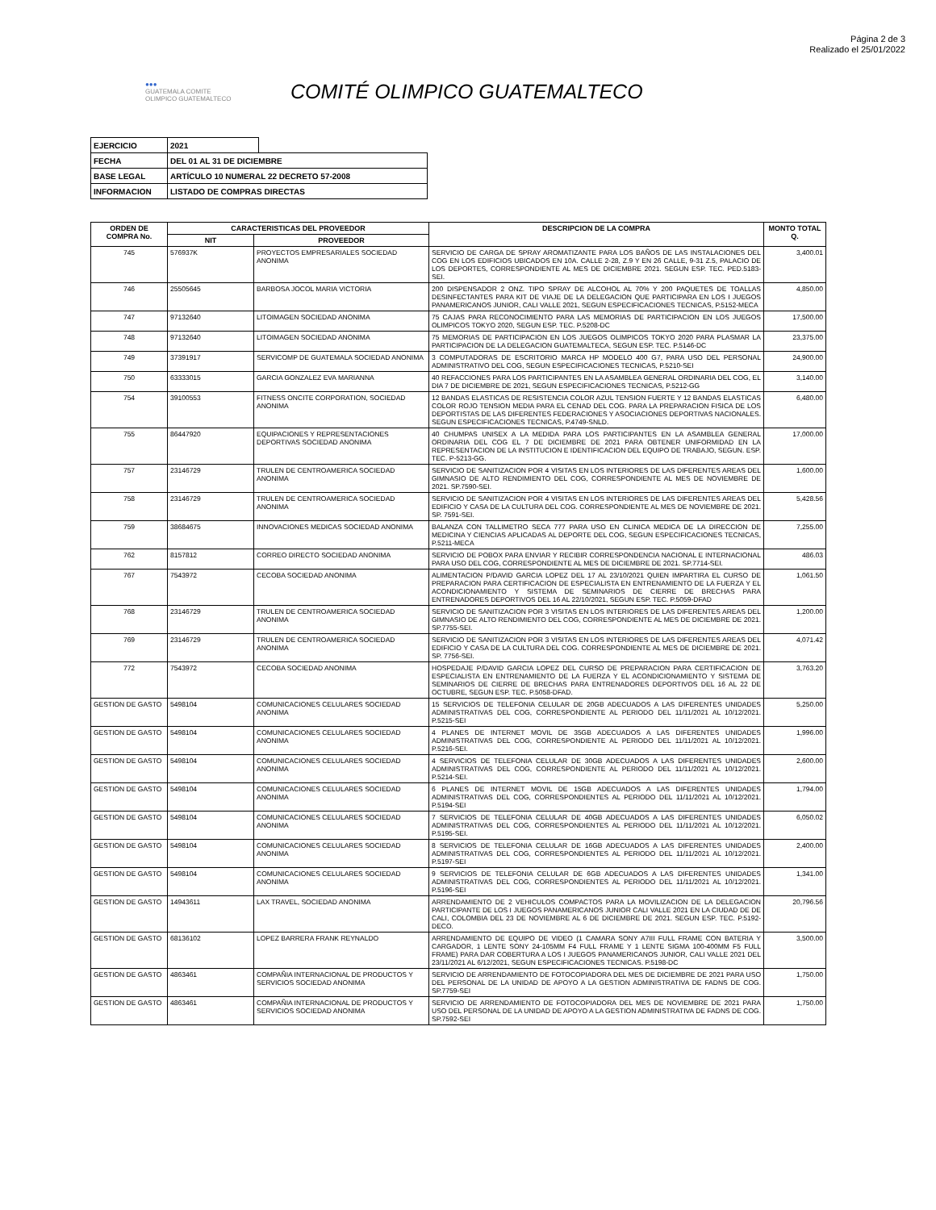Página 2 de 3
Realizado el 25/01/2022
●●●
GUATEMALA COMITE OLIMPICO GUATEMALTECO
COMITÉ OLIMPICO GUATEMALTECO
| EJERCICIO | 2021 | |
| FECHA | DEL 01 AL 31 DE DICIEMBRE | |
| BASE LEGAL | ARTÍCULO 10 NUMERAL 22 DECRETO 57-2008 | |
| INFORMACION | LISTADO DE COMPRAS DIRECTAS | |
| ORDEN DE COMPRA No. | CARACTERISTICAS DEL PROVEEDOR | | DESCRIPCION DE LA COMPRA | MONTO TOTAL Q. |
| --- | --- | --- | --- | --- |
| | NIT | PROVEEDOR | | |
| 745 | 576937K | PROYECTOS EMPRESARIALES SOCIEDAD ANONIMA | SERVICIO DE CARGA DE SPRAY AROMATIZANTE PARA LOS BAÑOS DE LAS INSTALACIONES DEL COG EN LOS EDIFICIOS UBICADOS EN 10A. CALLE 2-28, Z.9 Y EN 26 CALLE, 9-31 Z.5, PALACIO DE LOS DEPORTES, CORRESPONDIENTE AL MES DE DICIEMBRE 2021. SEGUN ESP. TEC. PED.5183-SEI. | 3,400.01 |
| 746 | 25505645 | BARBOSA JOCOL MARIA VICTORIA | 200 DISPENSADOR 2 ONZ. TIPO SPRAY DE ALCOHOL AL 70% Y 200 PAQUETES DE TOALLAS DESINFECTANTES PARA KIT DE VIAJE DE LA DELEGACION QUE PARTICIPARA EN LOS I JUEGOS PANAMERICANOS JUNIOR, CALI VALLE 2021, SEGUN ESPECIFICACIONES TECNICAS, P.5152-MECA | 4,850.00 |
| 747 | 97132640 | LITOIMAGEN SOCIEDAD ANONIMA | 75 CAJAS PARA RECONOCIMIENTO PARA LAS MEMORIAS DE PARTICIPACION EN LOS JUEGOS OLIMPICOS TOKYO 2020, SEGUN ESP. TEC. P.5208-DC | 17,500.00 |
| 748 | 97132640 | LITOIMAGEN SOCIEDAD ANONIMA | 75 MEMORIAS DE PARTICIPACION EN LOS JUEGOS OLIMPICOS TOKYO 2020 PARA PLASMAR LA PARTICIPACION DE LA DELEGACION GUATEMALTECA, SEGUN ESP. TEC. P.5146-DC | 23,375.00 |
| 749 | 37391917 | SERVICOMP DE GUATEMALA SOCIEDAD ANONIMA | 3 COMPUTADORAS DE ESCRITORIO MARCA HP MODELO 400 G7, PARA USO DEL PERSONAL ADMINISTRATIVO DEL COG, SEGUN ESPECIFICACIONES TECNICAS, P.5210-SEI | 24,900.00 |
| 750 | 63333015 | GARCIA GONZALEZ EVA MARIANNA | 40 REFACCIONES PARA LOS PARTICIPANTES EN LA ASAMBLEA GENERAL ORDINARIA DEL COG, EL DIA 7 DE DICIEMBRE DE 2021, SEGUN ESPECIFICACIONES TECNICAS, P.5212-GG | 3,140.00 |
| 754 | 39100553 | FITNESS ONCITE CORPORATION, SOCIEDAD ANONIMA | 12 BANDAS ELASTICAS DE RESISTENCIA COLOR AZUL TENSION FUERTE Y 12 BANDAS ELASTICAS COLOR ROJO TENSION MEDIA PARA EL CENAD DEL COG. PARA LA PREPARACION FISICA DE LOS DEPORTISTAS DE LAS DIFERENTES FEDERACIONES Y ASOCIACIONES DEPORTIVAS NACIONALES. SEGUN ESPECIFICACIONES TECNICAS, P.4749-SNLD. | 6,480.00 |
| 755 | 86447920 | EQUIPACIONES Y REPRESENTACIONES DEPORTIVAS SOCIEDAD ANONIMA | 40 CHUMPAS UNISEX A LA MEDIDA PARA LOS PARTICIPANTES EN LA ASAMBLEA GENERAL ORDINARIA DEL COG EL 7 DE DICIEMBRE DE 2021 PARA OBTENER UNIFORMIDAD EN LA REPRESENTACION DE LA INSTITUCION E IDENTIFICACION DEL EQUIPO DE TRABAJO, SEGUN. ESP. TEC. P-5213-GG. | 17,000.00 |
| 757 | 23146729 | TRULEN DE CENTROAMERICA SOCIEDAD ANONIMA | SERVICIO DE SANITIZACION POR 4 VISITAS EN LOS INTERIORES DE LAS DIFERENTES AREAS DEL GIMNASIO DE ALTO RENDIMIENTO DEL COG, CORRESPONDIENTE AL MES DE NOVIEMBRE DE 2021. SP.7590-SEI. | 1,600.00 |
| 758 | 23146729 | TRULEN DE CENTROAMERICA SOCIEDAD ANONIMA | SERVICIO DE SANITIZACION POR 4 VISITAS EN LOS INTERIORES DE LAS DIFERENTES AREAS DEL EDIFICIO Y CASA DE LA CULTURA DEL COG. CORRESPONDIENTE AL MES DE NOVIEMBRE DE 2021. SP. 7591-SEI. | 5,428.56 |
| 759 | 38684675 | INNOVACIONES MEDICAS SOCIEDAD ANONIMA | BALANZA CON TALLIMETRO SECA 777 PARA USO EN CLINICA MEDICA DE LA DIRECCION DE MEDICINA Y CIENCIAS APLICADAS AL DEPORTE DEL COG, SEGUN ESPECIFICACIONES TECNICAS, P.5211-MECA | 7,255.00 |
| 762 | 8157812 | CORREO DIRECTO SOCIEDAD ANONIMA | SERVICIO DE POBOX PARA ENVIAR Y RECIBIR CORRESPONDENCIA NACIONAL E INTERNACIONAL PARA USO DEL COG, CORRESPONDIENTE AL MES DE DICIEMBRE DE 2021. SP.7714-SEI. | 486.03 |
| 767 | 7543972 | CECOBA SOCIEDAD ANONIMA | ALIMENTACION P/DAVID GARCIA LOPEZ DEL 17 AL 23/10/2021 QUIEN IMPARTIRA EL CURSO DE PREPARACION PARA CERTIFICACION DE ESPECIALISTA EN ENTRENAMIENTO DE LA FUERZA Y EL ACONDICIONAMIENTO Y SISTEMA DE SEMINARIOS DE CIERRE DE BRECHAS PARA ENTRENADORES DEPORTIVOS DEL 16 AL 22/10/2021, SEGUN ESP. TEC. P.5059-DFAD | 1,061.50 |
| 768 | 23146729 | TRULEN DE CENTROAMERICA SOCIEDAD ANONIMA | SERVICIO DE SANITIZACION POR 3 VISITAS EN LOS INTERIORES DE LAS DIFERENTES AREAS DEL GIMNASIO DE ALTO RENDIMIENTO DEL COG, CORRESPONDIENTE AL MES DE DICIEMBRE DE 2021. SP.7755-SEI. | 1,200.00 |
| 769 | 23146729 | TRULEN DE CENTROAMERICA SOCIEDAD ANONIMA | SERVICIO DE SANITIZACION POR 3 VISITAS EN LOS INTERIORES DE LAS DIFERENTES AREAS DEL EDIFICIO Y CASA DE LA CULTURA DEL COG. CORRESPONDIENTE AL MES DE DICIEMBRE DE 2021. SP. 7756-SEI. | 4,071.42 |
| 772 | 7543972 | CECOBA SOCIEDAD ANONIMA | HOSPEDAJE P/DAVID GARCIA LOPEZ DEL CURSO DE PREPARACION PARA CERTIFICACION DE ESPECIALISTA EN ENTRENAMIENTO DE LA FUERZA Y EL ACONDICIONAMIENTO Y SISTEMA DE SEMINARIOS DE CIERRE DE BRECHAS PARA ENTRENADORES DEPORTIVOS DEL 16 AL 22 DE OCTUBRE, SEGUN ESP. TEC. P.5058-DFAD. | 3,763.20 |
| GESTION DE GASTO | 5498104 | COMUNICACIONES CELULARES SOCIEDAD ANONIMA | 15 SERVICIOS DE TELEFONIA CELULAR DE 20GB ADECUADOS A LAS DIFERENTES UNIDADES ADMINISTRATIVAS DEL COG, CORRESPONDIENTE AL PERIODO DEL 11/11/2021 AL 10/12/2021. P.5215-SEI | 5,250.00 |
| GESTION DE GASTO | 5498104 | COMUNICACIONES CELULARES SOCIEDAD ANONIMA | 4 PLANES DE INTERNET MOVIL DE 35GB ADECUADOS A LAS DIFERENTES UNIDADES ADMINISTRATIVAS DEL COG, CORRESPONDIENTE AL PERIODO DEL 11/11/2021 AL 10/12/2021. P.5216-SEI. | 1,996.00 |
| GESTION DE GASTO | 5498104 | COMUNICACIONES CELULARES SOCIEDAD ANONIMA | 4 SERVICIOS DE TELEFONIA CELULAR DE 30GB ADECUADOS A LAS DIFERENTES UNIDADES ADMINISTRATIVAS DEL COG, CORRESPONDIENTE AL PERIODO DEL 11/11/2021 AL 10/12/2021. P.5214-SEI. | 2,600.00 |
| GESTION DE GASTO | 5498104 | COMUNICACIONES CELULARES SOCIEDAD ANONIMA | 6 PLANES DE INTERNET MOVIL DE 15GB ADECUADOS A LAS DIFERENTES UNIDADES ADMINISTRATIVAS DEL COG, CORRESPONDIENTES AL PERIODO DEL 11/11/2021 AL 10/12/2021. P.5194-SEI | 1,794.00 |
| GESTION DE GASTO | 5498104 | COMUNICACIONES CELULARES SOCIEDAD ANONIMA | 7 SERVICIOS DE TELEFONIA CELULAR DE 40GB ADECUADOS A LAS DIFERENTES UNIDADES ADMINISTRATIVAS DEL COG, CORRESPONDIENTES AL PERIODO DEL 11/11/2021 AL 10/12/2021. P.5195-SEI. | 6,050.02 |
| GESTION DE GASTO | 5498104 | COMUNICACIONES CELULARES SOCIEDAD ANONIMA | 8 SERVICIOS DE TELEFONIA CELULAR DE 16GB ADECUADOS A LAS DIFERENTES UNIDADES ADMINISTRATIVAS DEL COG, CORRESPONDIENTES AL PERIODO DEL 11/11/2021 AL 10/12/2021. P.5197-SEI | 2,400.00 |
| GESTION DE GASTO | 5498104 | COMUNICACIONES CELULARES SOCIEDAD ANONIMA | 9 SERVICIOS DE TELEFONIA CELULAR DE 6GB ADECUADOS A LAS DIFERENTES UNIDADES ADMINISTRATIVAS DEL COG, CORRESPONDIENTES AL PERIODO DEL 11/11/2021 AL 10/12/2021. P.5196-SEI | 1,341.00 |
| GESTION DE GASTO | 14943611 | LAX TRAVEL, SOCIEDAD ANONIMA | ARRENDAMIENTO DE 2 VEHICULOS COMPACTOS PARA LA MOVILIZACION DE LA DELEGACION PARTICIPANTE DE LOS I JUEGOS PANAMERICANOS JUNIOR CALI VALLE 2021 EN LA CIUDAD DE DE CALI, COLOMBIA DEL 23 DE NOVIEMBRE AL 6 DE DICIEMBRE DE 2021. SEGUN ESP. TEC. P.5192-DECO. | 20,796.56 |
| GESTION DE GASTO | 68136102 | LOPEZ BARRERA FRANK REYNALDO | ARRENDAMIENTO DE EQUIPO DE VIDEO (1 CAMARA SONY A7III FULL FRAME CON BATERIA Y CARGADOR, 1 LENTE SONY 24-105MM F4 FULL FRAME Y 1 LENTE SIGMA 100-400MM F5 FULL FRAME) PARA DAR COBERTURA A LOS I JUEGOS PANAMERICANOS JUNIOR, CALI VALLE 2021 DEL 23/11/2021 AL 6/12/2021, SEGUN ESPECIFICACIONES TECNICAS. P.5198-DC | 3,500.00 |
| GESTION DE GASTO | 4863461 | COMPAÑIA INTERNACIONAL DE PRODUCTOS Y SERVICIOS SOCIEDAD ANONIMA | SERVICIO DE ARRENDAMIENTO DE FOTOCOPIADORA DEL MES DE DICIEMBRE DE 2021 PARA USO DEL PERSONAL DE LA UNIDAD DE APOYO A LA GESTION ADMINISTRATIVA DE FADNS DE COG. SP.7759-SEI | 1,750.00 |
| GESTION DE GASTO | 4863461 | COMPAÑIA INTERNACIONAL DE PRODUCTOS Y SERVICIOS SOCIEDAD ANONIMA | SERVICIO DE ARRENDAMIENTO DE FOTOCOPIADORA DEL MES DE NOVIEMBRE DE 2021 PARA USO DEL PERSONAL DE LA UNIDAD DE APOYO A LA GESTION ADMINISTRATIVA DE FADNS DE COG. SP.7592-SEI | 1,750.00 |